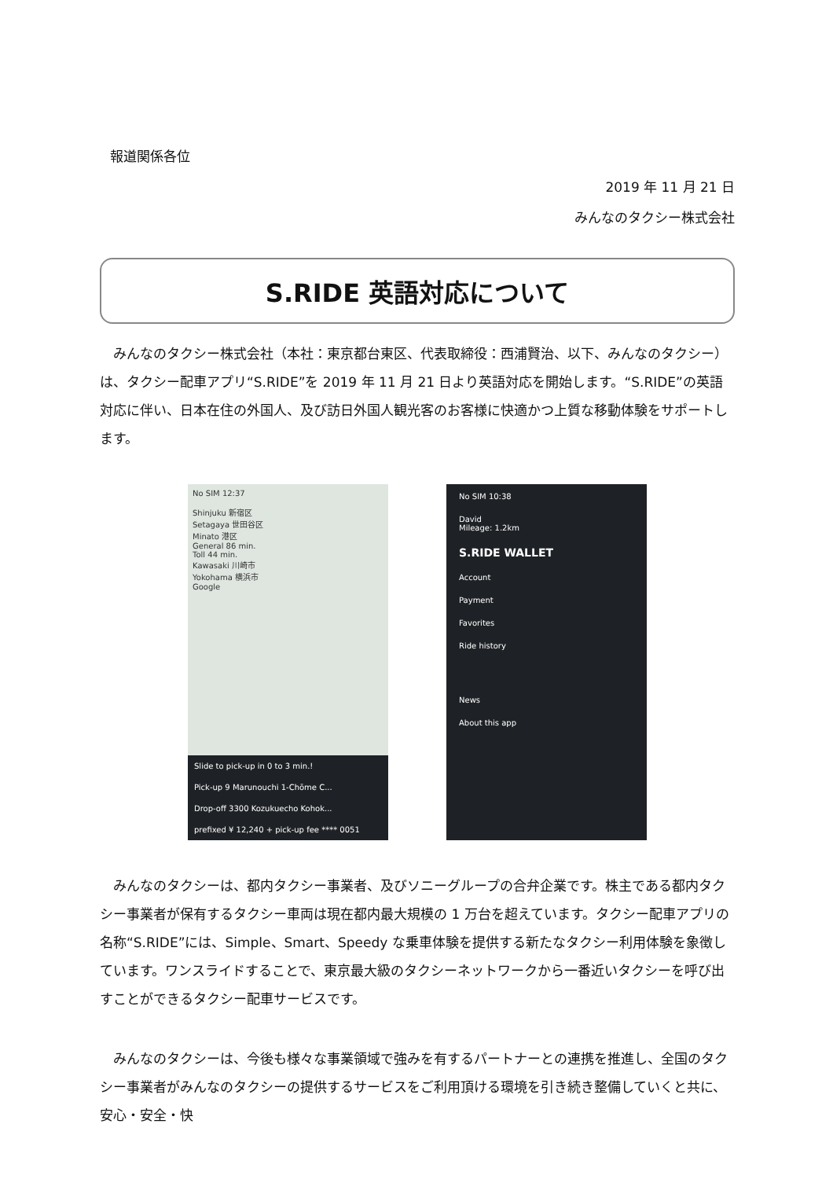報道関係各位
2019 年 11 月 21 日
みんなのタクシー株式会社
S.RIDE 英語対応について
みんなのタクシー株式会社（本社：東京都台東区、代表取締役：西浦賢治、以下、みんなのタクシー）は、タクシー配車アプリ“S.RIDE”を 2019 年 11 月 21 日より英語対応を開始します。“S.RIDE”の英語対応に伴い、日本在住の外国人、及び訪日外国人観光客のお客様に快適かつ上質な移動体験をサポートします。
No SIM 12:37
Shinjuku 新宿区
Setagaya 世田谷区
Minato 港区
General 86 min.
Toll 44 min.
Kawasaki 川崎市
Yokohama 横浜市
Google
Slide to pick-up in 0 to 3 min.!
Pick-up 9 Marunouchi 1-Chōme C...
Drop-off 3300 Kozukuecho Kohok...
prefixed ¥ 12,240 + pick-up fee **** 0051
No SIM 10:38
David
Mileage: 1.2km
S.RIDE WALLET
Account
Payment
Favorites
Ride history
News
About this app
みんなのタクシーは、都内タクシー事業者、及びソニーグループの合弁企業です。株主である都内タクシー事業者が保有するタクシー車両は現在都内最大規模の 1 万台を超えています。タクシー配車アプリの名称“S.RIDE”には、Simple、Smart、Speedy な乗車体験を提供する新たなタクシー利用体験を象徴しています。ワンスライドすることで、東京最大級のタクシーネットワークから一番近いタクシーを呼び出すことができるタクシー配車サービスです。
みんなのタクシーは、今後も様々な事業領域で強みを有するパートナーとの連携を推進し、全国のタクシー事業者がみんなのタクシーの提供するサービスをご利用頂ける環境を引き続き整備していくと共に、安心・安全・快